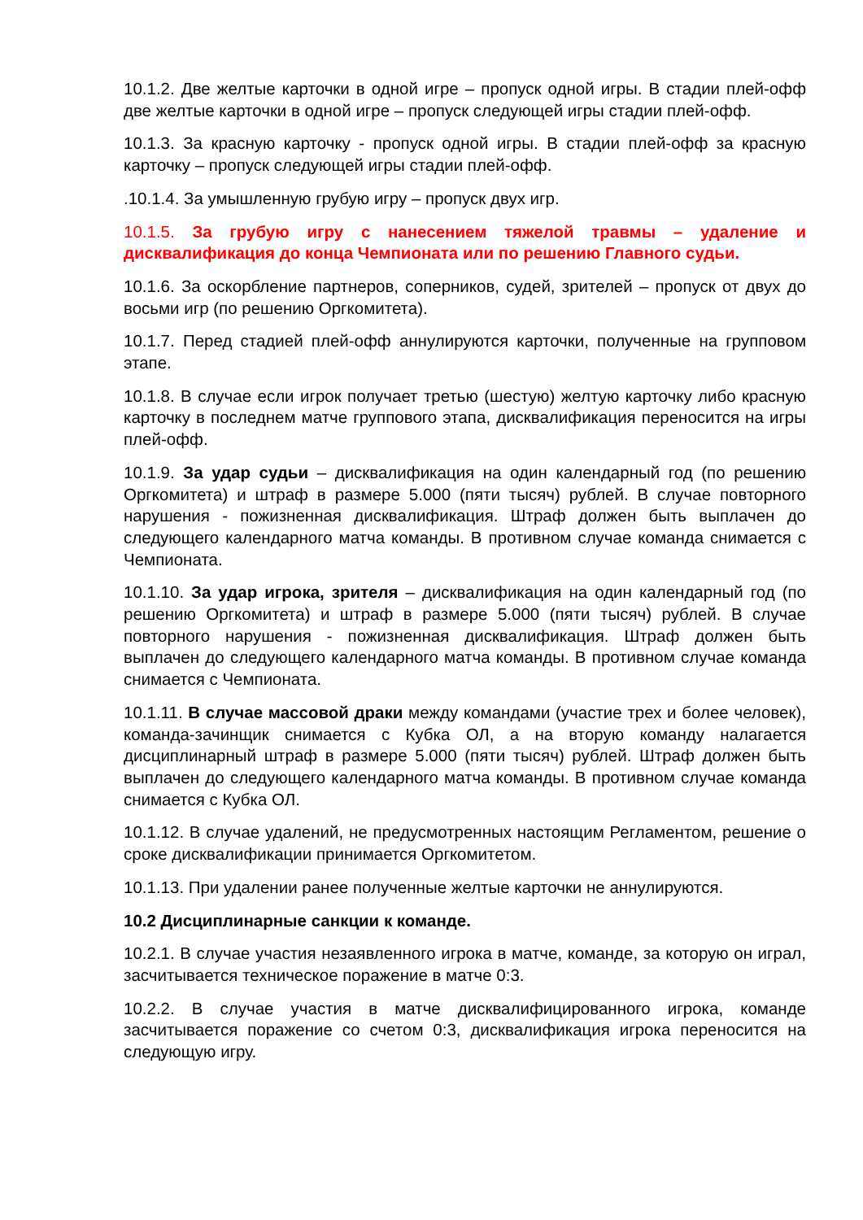10.1.2. Две желтые карточки в одной игре – пропуск одной игры. В стадии плей-офф две желтые карточки в одной игре – пропуск следующей игры стадии плей-офф.
10.1.3. За красную карточку - пропуск одной игры. В стадии плей-офф за красную карточку – пропуск следующей игры стадии плей-офф.
.10.1.4. За умышленную грубую игру – пропуск двух игр.
10.1.5. За грубую игру с нанесением тяжелой травмы – удаление и дисквалификация до конца Чемпионата или по решению Главного судьи.
10.1.6. За оскорбление партнеров, соперников, судей, зрителей – пропуск от двух до восьми игр (по решению Оргкомитета).
10.1.7. Перед стадией плей-офф аннулируются карточки, полученные на групповом этапе.
10.1.8. В случае если игрок получает третью (шестую) желтую карточку либо красную карточку в последнем матче группового этапа, дисквалификация переносится на игры плей-офф.
10.1.9. За удар судьи – дисквалификация на один календарный год (по решению Оргкомитета) и штраф в размере 5.000 (пяти тысяч) рублей. В случае повторного нарушения - пожизненная дисквалификация. Штраф должен быть выплачен до следующего календарного матча команды. В противном случае команда снимается с Чемпионата.
10.1.10. За удар игрока, зрителя – дисквалификация на один календарный год (по решению Оргкомитета) и штраф в размере 5.000 (пяти тысяч) рублей. В случае повторного нарушения - пожизненная дисквалификация. Штраф должен быть выплачен до следующего календарного матча команды. В противном случае команда снимается с Чемпионата.
10.1.11. В случае массовой драки между командами (участие трех и более человек), команда-зачинщик снимается с Кубка ОЛ, а на вторую команду налагается дисциплинарный штраф в размере 5.000 (пяти тысяч) рублей. Штраф должен быть выплачен до следующего календарного матча команды. В противном случае команда снимается с Кубка ОЛ.
10.1.12. В случае удалений, не предусмотренных настоящим Регламентом, решение о сроке дисквалификации принимается Оргкомитетом.
10.1.13. При удалении ранее полученные желтые карточки не аннулируются.
10.2 Дисциплинарные санкции к команде.
10.2.1. В случае участия незаявленного игрока в матче, команде, за которую он играл, засчитывается техническое поражение в матче 0:3.
10.2.2. В случае участия в матче дисквалифицированного игрока, команде засчитывается поражение со счетом 0:3, дисквалификация игрока переносится на следующую игру.